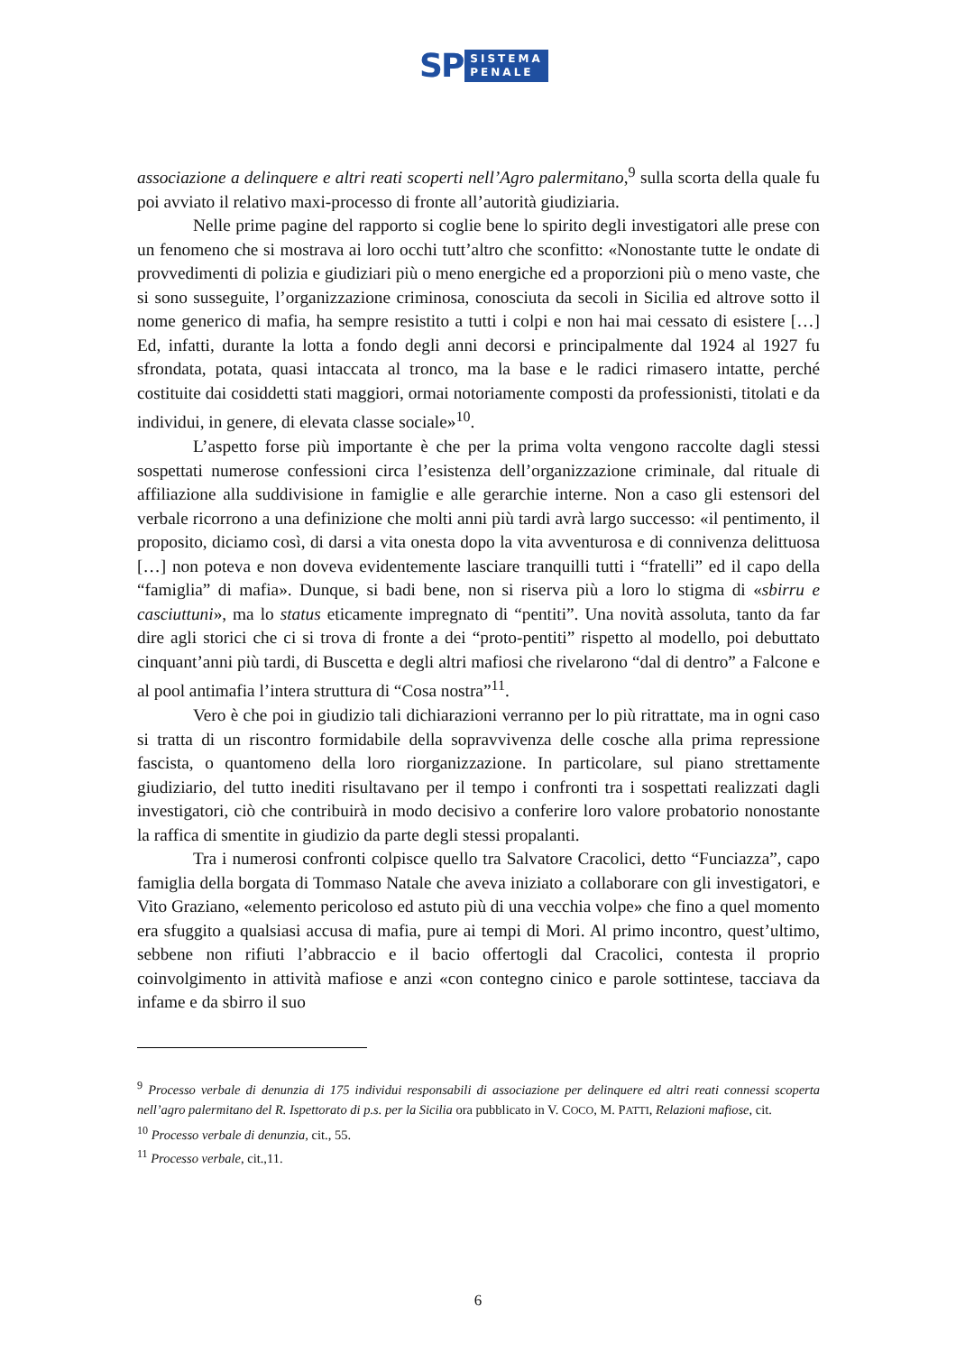SP
SISTEMA
PENALE
associazione a delinquere e altri reati scoperti nell’Agro palermitano,<sup>9</sup> sulla scorta della quale fu poi avviato il relativo maxi-processo di fronte all’autorità giudiziaria.
Nelle prime pagine del rapporto si coglie bene lo spirito degli investigatori alle prese con un fenomeno che si mostrava ai loro occhi tutt’altro che sconfitto: «Nonostante tutte le ondate di provvedimenti di polizia e giudiziari più o meno energiche ed a proporzioni più o meno vaste, che si sono susseguite, l’organizzazione criminosa, conosciuta da secoli in Sicilia ed altrove sotto il nome generico di mafia, ha sempre resistito a tutti i colpi e non hai mai cessato di esistere […] Ed, infatti, durante la lotta a fondo degli anni decorsi e principalmente dal 1924 al 1927 fu sfrondata, potata, quasi intaccata al tronco, ma la base e le radici rimasero intatte, perché costituite dai cosiddetti stati maggiori, ormai notoriamente composti da professionisti, titolati e da individui, in genere, di elevata classe sociale»<sup>10</sup>.
L’aspetto forse più importante è che per la prima volta vengono raccolte dagli stessi sospettati numerose confessioni circa l’esistenza dell’organizzazione criminale, dal rituale di affiliazione alla suddivisione in famiglie e alle gerarchie interne. Non a caso gli estensori del verbale ricorrono a una definizione che molti anni più tardi avrà largo successo: «il pentimento, il proposito, diciamo così, di darsi a vita onesta dopo la vita avventurosa e di connivenza delittuosa […] non poteva e non doveva evidentemente lasciare tranquilli tutti i “fratelli” ed il capo della “famiglia” di mafia». Dunque, si badi bene, non si riserva più a loro lo stigma di «sbirru e casciuttuni», ma lo status eticamente impregnato di “pentiti”. Una novità assoluta, tanto da far dire agli storici che ci si trova di fronte a dei “proto-pentiti” rispetto al modello, poi debuttato cinquant’anni più tardi, di Buscetta e degli altri mafiosi che rivelarono “dal di dentro” a Falcone e al pool antimafia l’intera struttura di “Cosa nostra”<sup>11</sup>.
Vero è che poi in giudizio tali dichiarazioni verranno per lo più ritrattate, ma in ogni caso si tratta di un riscontro formidabile della sopravvivenza delle cosche alla prima repressione fascista, o quantomeno della loro riorganizzazione. In particolare, sul piano strettamente giudiziario, del tutto inediti risultavano per il tempo i confronti tra i sospettati realizzati dagli investigatori, ciò che contribuirà in modo decisivo a conferire loro valore probatorio nonostante la raffica di smentite in giudizio da parte degli stessi propalanti.
Tra i numerosi confronti colpisce quello tra Salvatore Cracolici, detto “Funciazza”, capo famiglia della borgata di Tommaso Natale che aveva iniziato a collaborare con gli investigatori, e Vito Graziano, «elemento pericoloso ed astuto più di una vecchia volpe» che fino a quel momento era sfuggito a qualsiasi accusa di mafia, pure ai tempi di Mori. Al primo incontro, quest’ultimo, sebbene non rifiuti l’abbraccio e il bacio offertogli dal Cracolici, contesta il proprio coinvolgimento in attività mafiose e anzi «con contegno cinico e parole sottintese, tacciava da infame e da sbirro il suo
<sup>9</sup> Processo verbale di denunzia di 175 individui responsabili di associazione per delinquere ed altri reati connessi scoperta nell’agro palermitano del R. Ispettorato di p.s. per la Sicilia ora pubblicato in V. COCO, M. PATTI, Relazioni mafiose, cit.
<sup>10</sup> Processo verbale di denunzia, cit., 55.
<sup>11</sup> Processo verbale, cit.,11.
6